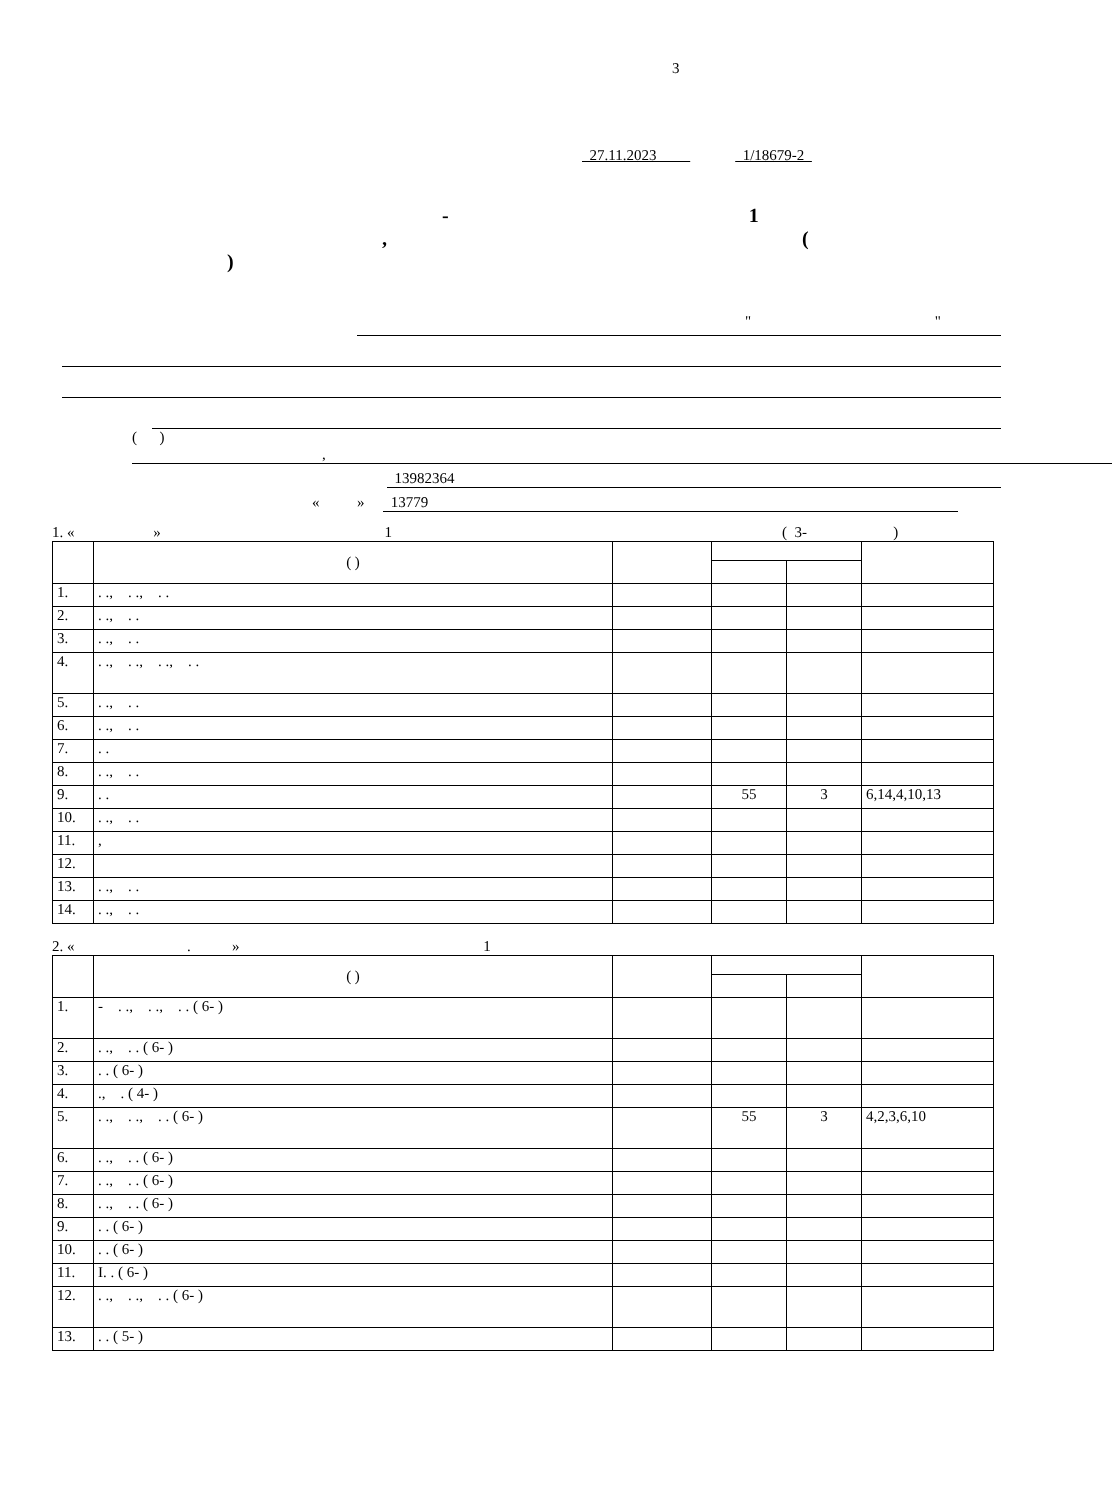3
27.11.2023 1/18679-2
- 1
, (
)
" "
( ) ,
13982364
« » 13779
1. « » 1 ( 3- )
| | ( ) | | | | |
| 1. | . ., . ., . . | | | | |
| 2. | . ., . . | | | | |
| 3. | . ., . . | | | | |
| 4. | . ., . ., . ., . . | | | | |
| 5. | . ., . . | | | | |
| 6. | . ., . . | | | | |
| 7. | . . | | | | |
| 8. | . ., . . | | | | |
| 9. | . . | | 55 | 3 | 6,14,4,10,13 |
| 10. | . ., . . | | | | |
| 11. | , | | | | |
| 12. | | | | | |
| 13. | . ., . . | | | | |
| 14. | . ., . . | | | | |
2. « . » 1
| | ( ) | | | | |
| 1. | - . ., . ., . . ( 6- ) | | | | |
| 2. | . ., . . ( 6- ) | | | | |
| 3. | . . ( 6- ) | | | | |
| 4. | ., . ( 4- ) | | | | |
| 5. | . ., . ., . . ( 6- ) | | 55 | 3 | 4,2,3,6,10 |
| 6. | . ., . . ( 6- ) | | | | |
| 7. | . ., . . ( 6- ) | | | | |
| 8. | . ., . . ( 6- ) | | | | |
| 9. | . . ( 6- ) | | | | |
| 10. | . . ( 6- ) | | | | |
| 11. | I. . ( 6- ) | | | | |
| 12. | . ., . ., . . ( 6- ) | | | | |
| 13. | . . ( 5- ) | | | | |